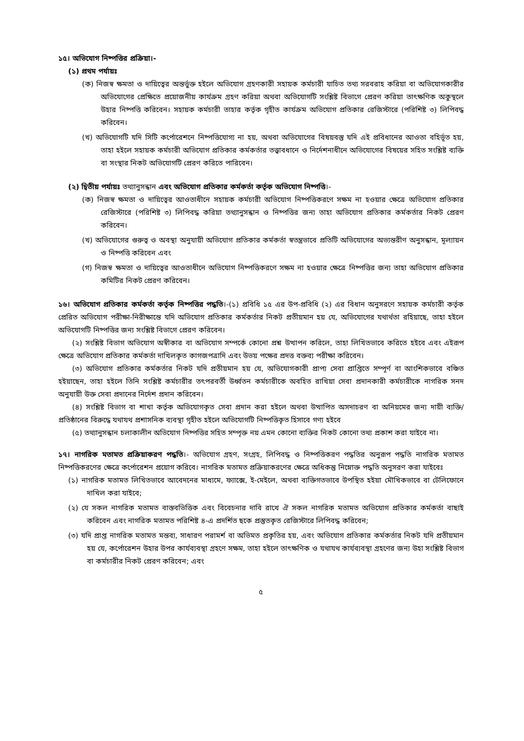১৫। অভিযোগ নিষ্পত্তির প্রক্রিয়া।-
(১) প্রথম পর্যায়ঃ
(ক) নিজস্ব ক্ষমতা ও দায়িত্বের অন্তর্ভুক্ত হইলে অভিযোগ গ্রহণকারী সহায়ক কর্মচারী যাচিত তথ্য সরবরাহ করিয়া বা অভিযোগকারীর অভিযোগের প্রেক্ষিতে প্রয়োজনীয় কার্যক্রম গ্রহণ করিয়া অথবা অভিযোগটি সংশ্লিষ্ট বিভাগে প্রেরণ করিয়া তাৎক্ষণিক অকুস্থলে উহার নিষ্পত্তি করিবেন। সহায়ক কর্মচারী তাহার কর্তৃক গৃহীত কার্যক্রম অভিযোগ প্রতিকার রেজিস্টারে (পরিশিষ্ট ৩) লিপিবদ্ধ করিবেন।
(খ) অভিযোগটি যদি সিটি কর্পোরেশনে নিষ্পত্তিযোগ্য না হয়, অথবা অভিযোগের বিষয়বস্তু যদি এই প্রবিধানের আওতা বহির্ভূত হয়, তাহা হইলে সহায়ক কর্মচারী অভিযোগ প্রতিকার কর্মকর্তার তত্ত্বাবধানে ও নির্দেশনাধীনে অভিযোগের বিষয়ের সহিত সংশ্লিষ্ট ব্যক্তি বা সংস্থার নিকট অভিযোগটি প্রেরণ করিতে পারিবেন।
(২) দ্বিতীয় পর্যায়ঃ তথ্যানুসন্ধান এবং অভিযোগ প্রতিকার কর্মকর্তা কর্তৃক অভিযোগ নিষ্পত্তি।-
(ক) নিজস্ব ক্ষমতা ও দায়িত্বের আওতাধীনে সহায়ক কর্মচারী অভিযোগ নিষ্পত্তিকরণে সক্ষম না হওয়ার ক্ষেত্রে অভিযোগ প্রতিকার রেজিস্টারে (পরিশিষ্ট ৩) লিপিবদ্ধ করিয়া তথ্যানুসন্ধান ও নিষ্পত্তির জন্য তাহা অভিযোগ প্রতিকার কর্মকর্তার নিকট প্রেরণ করিবেন।
(খ) অভিযোগের গুরুত্ব ও অবস্থা অনুযায়ী অভিযোগ প্রতিকার কর্মকর্তা স্বতন্ত্রভাবে প্রতিটি অভিযোগের অভ্যন্তরীণ অনুসন্ধান, মূল্যায়ন ও নিষ্পত্তি করিবেন এবং
(গ) নিজস্ব ক্ষমতা ও দায়িত্বের আওতাধীনে অভিযোগ নিষ্পত্তিকরণে সক্ষম না হওয়ার ক্ষেত্রে নিষ্পত্তির জন্য তাহা অভিযোগ প্রতিকার কমিটির নিকট প্রেরণ করিবেন।
১৬। অভিযোগ প্রতিকার কর্মকর্তা কর্তৃক নিষ্পত্তির পদ্ধতি।-(১) প্রবিধি ১৫ এর উপ-প্রবিধি (২) এর বিধান অনুসরণে সহায়ক কর্মচারী কর্তৃক প্রেরিত অভিযোগ পরীক্ষা-নিরীক্ষান্তে যদি অভিযোগ প্রতিকার কর্মকর্তার নিকট প্রতীয়মান হয় যে, অভিযোগের যথার্থতা রহিয়াছে, তাহা হইলে অভিযোগটি নিষ্পত্তির জন্য সংশ্লিষ্ট বিভাগে প্রেরণ করিবেন।
(২) সংশ্লিষ্ট বিভাগ অভিযোগ অস্বীকার বা অভিযোগ সম্পর্কে কোনো প্রশ্ন উত্থাপন করিলে, তাহা লিখিতভাবে করিতে হইবে এবং এইরূপ ক্ষেত্রে অভিযোগ প্রতিকার কর্মকর্তা দাখিলকৃত কাগজপত্রাদি এবং উভয় পক্ষের প্রদত্ত বক্তব্য পরীক্ষা করিবেন।
(৩) অভিযোগ প্রতিকার কর্মকর্তার নিকট যদি প্রতীয়মান হয় যে, অভিযোগকারী প্রাপ্য সেবা প্রাপ্তিতে সম্পূর্ণ বা আংশিকভাবে বঞ্চিত হইয়াছেন, তাহা হইলে তিনি সংশ্লিষ্ট কর্মচারীর তৎপরবর্তী উর্ধ্বতন কর্মচারীকে অবহিত রাখিয়া সেবা প্রদানকারী কর্মচারীকে নাগরিক সনদ অনুযায়ী উক্ত সেবা প্রদানের নির্দেশ প্রদান করিবেন।
(৪) সংশ্লিষ্ট বিভাগ বা শাখা কর্তৃক অভিযোগকৃত সেবা প্রদান করা হইলে অথবা উত্থাপিত অসদাচরণ বা অনিয়মের জন্য দায়ী ব্যক্তি/প্রতিষ্ঠানের বিরুদ্ধে যথাযথ প্রশাসনিক ব্যবস্থা গৃহীত হইলে অভিযোগটি নিষ্পত্তিকৃত হিসাবে গণ্য হইবে
(৫) তথ্যানুসন্ধান চলাকালীন অভিযোগ নিষ্পত্তির সহিত সম্পৃক্ত নয় এমন কোনো ব্যক্তির নিকট কোনো তথ্য প্রকাশ করা যাইবে না।
১৭। নাগরিক মতামত প্রক্রিয়াকরণ পদ্ধতি।- অভিযোগ গ্রহণ, সংগ্রহ, লিপিবদ্ধ ও নিষ্পত্তিকরণ পদ্ধতির অনুরূপ পদ্ধতি নাগরিক মতামত নিষ্পত্তিকরণের ক্ষেত্রে কর্পোরেশন প্রয়োগ করিবে। নাগরিক মতামত প্রক্রিয়াকরণের ক্ষেত্রে অধিকন্তু নিম্নোক্ত পদ্ধতি অনুসরণ করা যাইবেঃ
(১) নাগরিক মতামত লিখিতভাবে আবেদনের মাধ্যমে, ফ্যাক্সে, ই-মেইলে, অথবা ব্যক্তিগতভাবে উপস্থিত হইয়া মৌখিকভাবে বা টেলিফোনে দাখিল করা যাইবে;
(২) যে সকল নাগরিক মতামত বাস্তবভিত্তিক এবং বিবেচনার দাবি রাখে ঐ সকল নাগরিক মতামত অভিযোগ প্রতিকার কর্মকর্তা বাছাই করিবেন এবং নাগরিক মতামত পরিশিষ্ট ৪-এ প্রদর্শিত ছকে প্রস্তুতকৃত রেজিস্টারে লিপিবদ্ধ করিবেন;
(৩) যদি প্রাপ্ত নাগরিক মতামত মন্তব্য, সাধারণ পরামর্শ বা অভিমত প্রকৃতির হয়, এবং অভিযোগ প্রতিকার কর্মকর্তার নিকট যদি প্রতীয়মান হয় যে, কর্পোরেশন উহার উপর কার্যব্যবস্থা গ্রহণে সক্ষম, তাহা হইলে তাৎক্ষণিক ও যথাযথ কার্যব্যবস্থা গ্রহণের জন্য উহা সংশ্লিষ্ট বিভাগ বা কর্মচারীর নিকট প্রেরণ করিবেন; এবং
৫